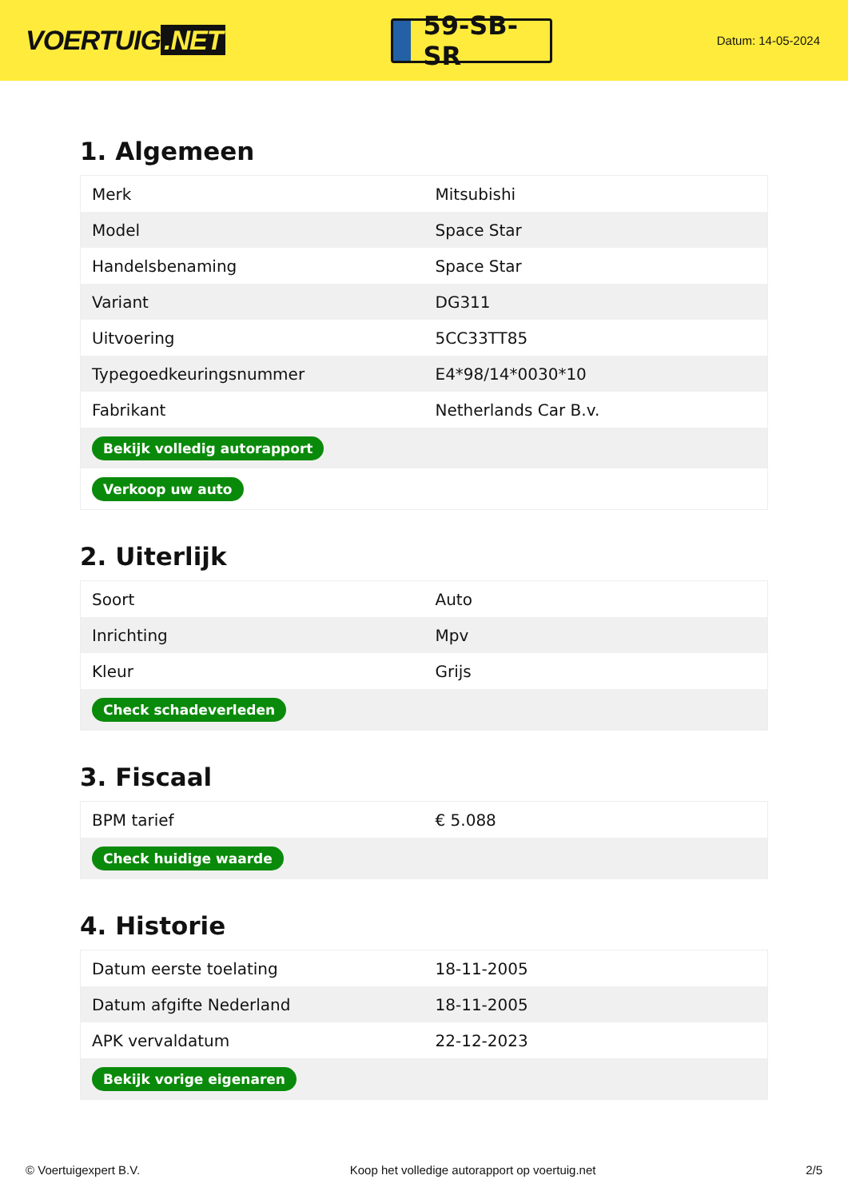VOERTUIG.NET
59-SB-SR
Datum: 14-05-2024
1. Algemeen
| Merk | Mitsubishi |
| Model | Space Star |
| Handelsbenaming | Space Star |
| Variant | DG311 |
| Uitvoering | 5CC33TT85 |
| Typegoedkeuringsnummer | E4*98/14*0030*10 |
| Fabrikant | Netherlands Car B.v. |
| Bekijk volledig autorapport | |
| Verkoop uw auto | |
2. Uiterlijk
| Soort | Auto |
| Inrichting | Mpv |
| Kleur | Grijs |
| Check schadeverleden | |
3. Fiscaal
| BPM tarief | € 5.088 |
| Check huidige waarde | |
4. Historie
| Datum eerste toelating | 18-11-2005 |
| Datum afgifte Nederland | 18-11-2005 |
| APK vervaldatum | 22-12-2023 |
| Bekijk vorige eigenaren | |
© Voertuigexpert B.V. Koop het volledige autorapport op voertuig.net 2/5